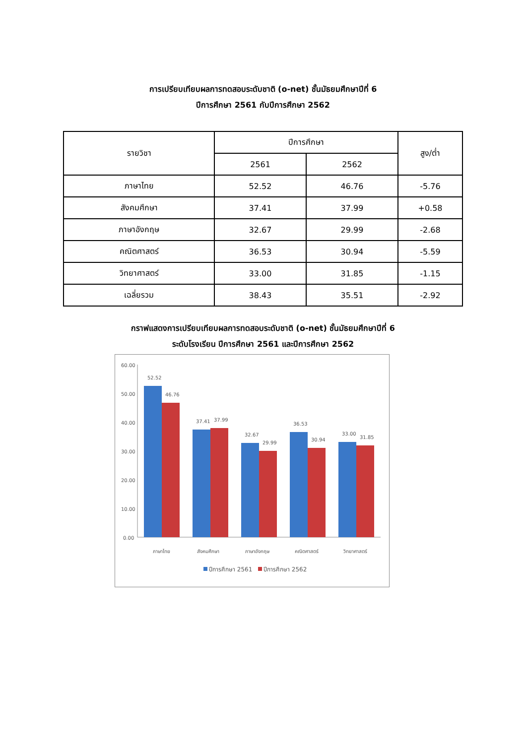การเปรียบเทียบผลการทดสอบระดับชาติ (o-net) ชั้นมัธยมศึกษาปีที่ 6
ปีการศึกษา 2561 กับปีการศึกษา 2562
| รายวิชา | ปีการศึกษา | | สูง/ต่ำ |
| --- | --- | --- | --- |
| | 2561 | 2562 | |
| ภาษาไทย | 52.52 | 46.76 | -5.76 |
| สังคมศึกษา | 37.41 | 37.99 | +0.58 |
| ภาษาอังกฤษ | 32.67 | 29.99 | -2.68 |
| คณิตศาสตร์ | 36.53 | 30.94 | -5.59 |
| วิทยาศาสตร์ | 33.00 | 31.85 | -1.15 |
| เฉลี่ยรวม | 38.43 | 35.51 | -2.92 |
กราฟแสดงการเปรียบเทียบผลการทดสอบระดับชาติ (o-net) ชั้นมัธยมศึกษาปีที่ 6
ระดับโรงเรียน ปีการศึกษา 2561 และปีการศึกษา 2562
60.00
50.00
40.00
30.00
20.00
10.00
0.00
52.52
46.76
37.41
37.99
32.67
29.99
36.53
30.94
33.00
31.85
ภาษาไทย
สังคมศึกษา
ภาษาอังกฤษ
คณิตศาสตร์
วิทยาศาสตร์
ปีการศึกษา 2561
ปีการศึกษา 2562